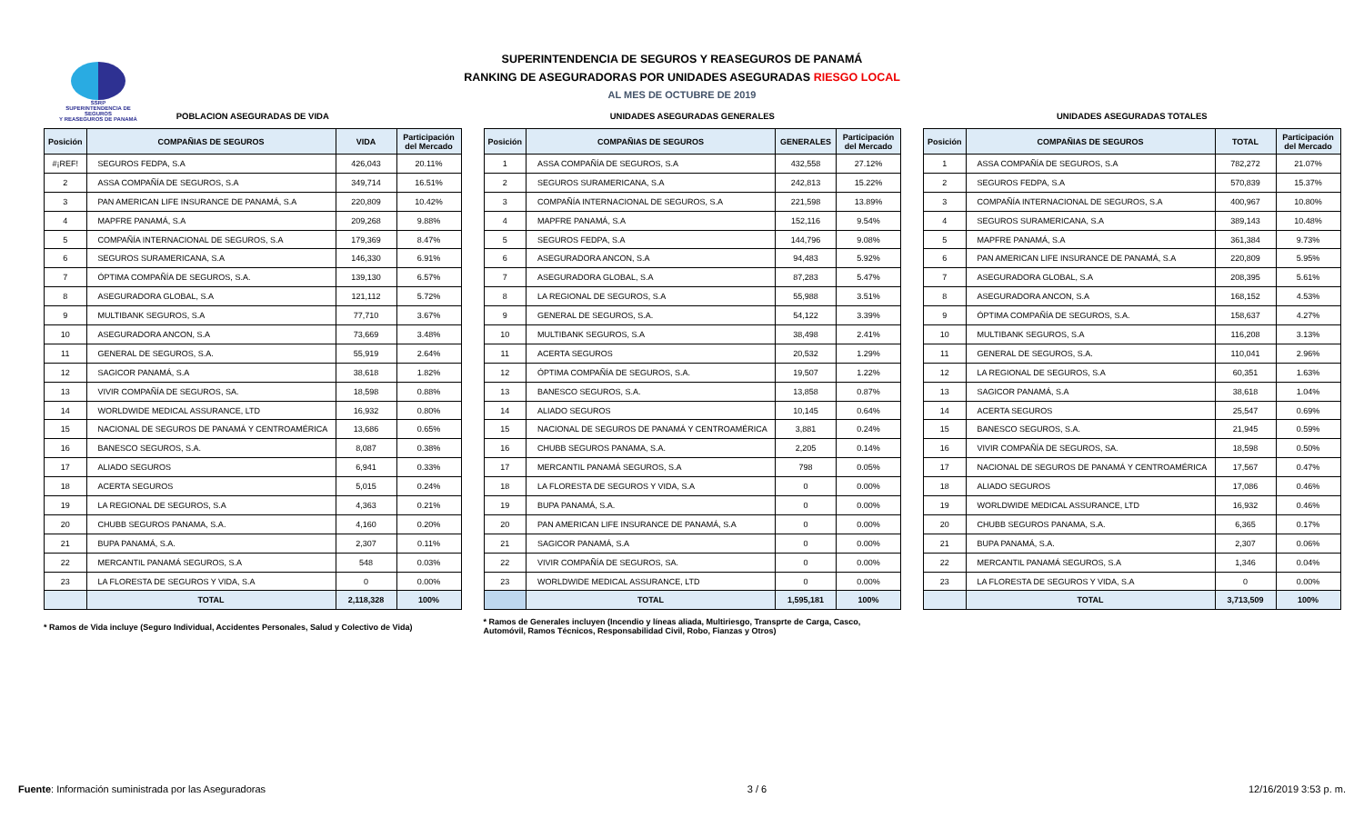SSRP
SUPERINTENDENCIA DE SEGUROS
Y REASEGUROS DE PANAMÁ
SUPERINTENDENCIA DE SEGUROS Y REASEGUROS DE PANAMÁ
RANKING DE ASEGURADORAS POR UNIDADES ASEGURADAS RIESGO LOCAL
AL MES DE OCTUBRE DE 2019
POBLACION ASEGURADAS DE VIDA
| Posición | COMPAÑIAS DE SEGUROS | VIDA | Participación del Mercado |
| --- | --- | --- | --- |
| #¡REF! | SEGUROS FEDPA, S.A | 426,043 | 20.11% |
| 2 | ASSA COMPAÑÍA DE SEGUROS, S.A | 349,714 | 16.51% |
| 3 | PAN AMERICAN LIFE INSURANCE DE PANAMÁ, S.A | 220,809 | 10.42% |
| 4 | MAPFRE PANAMÁ, S.A | 209,268 | 9.88% |
| 5 | COMPAÑÍA INTERNACIONAL DE SEGUROS, S.A | 179,369 | 8.47% |
| 6 | SEGUROS SURAMERICANA, S.A | 146,330 | 6.91% |
| 7 | ÓPTIMA COMPAÑÍA DE SEGUROS, S.A. | 139,130 | 6.57% |
| 8 | ASEGURADORA GLOBAL, S.A | 121,112 | 5.72% |
| 9 | MULTIBANK SEGUROS, S.A | 77,710 | 3.67% |
| 10 | ASEGURADORA ANCON, S.A | 73,669 | 3.48% |
| 11 | GENERAL DE SEGUROS, S.A. | 55,919 | 2.64% |
| 12 | SAGICOR PANAMÁ, S.A | 38,618 | 1.82% |
| 13 | VIVIR COMPAÑÍA DE SEGUROS, SA. | 18,598 | 0.88% |
| 14 | WORLDWIDE MEDICAL ASSURANCE, LTD | 16,932 | 0.80% |
| 15 | NACIONAL DE SEGUROS DE PANAMÁ Y CENTROAMÉRICA | 13,686 | 0.65% |
| 16 | BANESCO SEGUROS, S.A. | 8,087 | 0.38% |
| 17 | ALIADO SEGUROS | 6,941 | 0.33% |
| 18 | ACERTA SEGUROS | 5,015 | 0.24% |
| 19 | LA REGIONAL DE SEGUROS, S.A | 4,363 | 0.21% |
| 20 | CHUBB SEGUROS PANAMA, S.A. | 4,160 | 0.20% |
| 21 | BUPA PANAMÁ, S.A. | 2,307 | 0.11% |
| 22 | MERCANTIL PANAMÁ SEGUROS, S.A | 548 | 0.03% |
| 23 | LA FLORESTA DE SEGUROS Y VIDA, S.A | 0 | 0.00% |
| | TOTAL | 2,118,328 | 100% |
* Ramos de Vida incluye (Seguro Individual, Accidentes Personales, Salud y Colectivo de Vida)
UNIDADES ASEGURADAS GENERALES
| Posición | COMPAÑIAS DE SEGUROS | GENERALES | Participación del Mercado |
| --- | --- | --- | --- |
| 1 | ASSA COMPAÑÍA DE SEGUROS, S.A | 432,558 | 27.12% |
| 2 | SEGUROS SURAMERICANA, S.A | 242,813 | 15.22% |
| 3 | COMPAÑÍA INTERNACIONAL DE SEGUROS, S.A | 221,598 | 13.89% |
| 4 | MAPFRE PANAMÁ, S.A | 152,116 | 9.54% |
| 5 | SEGUROS FEDPA, S.A | 144,796 | 9.08% |
| 6 | ASEGURADORA ANCON, S.A | 94,483 | 5.92% |
| 7 | ASEGURADORA GLOBAL, S.A | 87,283 | 5.47% |
| 8 | LA REGIONAL DE SEGUROS, S.A | 55,988 | 3.51% |
| 9 | GENERAL DE SEGUROS, S.A. | 54,122 | 3.39% |
| 10 | MULTIBANK SEGUROS, S.A | 38,498 | 2.41% |
| 11 | ACERTA SEGUROS | 20,532 | 1.29% |
| 12 | ÓPTIMA COMPAÑÍA DE SEGUROS, S.A. | 19,507 | 1.22% |
| 13 | BANESCO SEGUROS, S.A. | 13,858 | 0.87% |
| 14 | ALIADO SEGUROS | 10,145 | 0.64% |
| 15 | NACIONAL DE SEGUROS DE PANAMÁ Y CENTROAMÉRICA | 3,881 | 0.24% |
| 16 | CHUBB SEGUROS PANAMA, S.A. | 2,205 | 0.14% |
| 17 | MERCANTIL PANAMÁ SEGUROS, S.A | 798 | 0.05% |
| 18 | LA FLORESTA DE SEGUROS Y VIDA, S.A | 0 | 0.00% |
| 19 | BUPA PANAMÁ, S.A. | 0 | 0.00% |
| 20 | PAN AMERICAN LIFE INSURANCE DE PANAMÁ, S.A | 0 | 0.00% |
| 21 | SAGICOR PANAMÁ, S.A | 0 | 0.00% |
| 22 | VIVIR COMPAÑÍA DE SEGUROS, SA. | 0 | 0.00% |
| 23 | WORLDWIDE MEDICAL ASSURANCE, LTD | 0 | 0.00% |
| | TOTAL | 1,595,181 | 100% |
* Ramos de Generales incluyen (Incendio y líneas aliada, Multiriesgo, Transprte de Carga, Casco, Automóvil, Ramos Técnicos, Responsabilidad Civil, Robo, Fianzas y Otros)
UNIDADES ASEGURADAS TOTALES
| Posición | COMPAÑIAS DE SEGUROS | TOTAL | Participación del Mercado |
| --- | --- | --- | --- |
| 1 | ASSA COMPAÑÍA DE SEGUROS, S.A | 782,272 | 21.07% |
| 2 | SEGUROS FEDPA, S.A | 570,839 | 15.37% |
| 3 | COMPAÑÍA INTERNACIONAL DE SEGUROS, S.A | 400,967 | 10.80% |
| 4 | SEGUROS SURAMERICANA, S.A | 389,143 | 10.48% |
| 5 | MAPFRE PANAMÁ, S.A | 361,384 | 9.73% |
| 6 | PAN AMERICAN LIFE INSURANCE DE PANAMÁ, S.A | 220,809 | 5.95% |
| 7 | ASEGURADORA GLOBAL, S.A | 208,395 | 5.61% |
| 8 | ASEGURADORA ANCON, S.A | 168,152 | 4.53% |
| 9 | ÓPTIMA COMPAÑÍA DE SEGUROS, S.A. | 158,637 | 4.27% |
| 10 | MULTIBANK SEGUROS, S.A | 116,208 | 3.13% |
| 11 | GENERAL DE SEGUROS, S.A. | 110,041 | 2.96% |
| 12 | LA REGIONAL DE SEGUROS, S.A | 60,351 | 1.63% |
| 13 | SAGICOR PANAMÁ, S.A | 38,618 | 1.04% |
| 14 | ACERTA SEGUROS | 25,547 | 0.69% |
| 15 | BANESCO SEGUROS, S.A. | 21,945 | 0.59% |
| 16 | VIVIR COMPAÑÍA DE SEGUROS, SA. | 18,598 | 0.50% |
| 17 | NACIONAL DE SEGUROS DE PANAMÁ Y CENTROAMÉRICA | 17,567 | 0.47% |
| 18 | ALIADO SEGUROS | 17,086 | 0.46% |
| 19 | WORLDWIDE MEDICAL ASSURANCE, LTD | 16,932 | 0.46% |
| 20 | CHUBB SEGUROS PANAMA, S.A. | 6,365 | 0.17% |
| 21 | BUPA PANAMÁ, S.A. | 2,307 | 0.06% |
| 22 | MERCANTIL PANAMÁ SEGUROS, S.A | 1,346 | 0.04% |
| 23 | LA FLORESTA DE SEGUROS Y VIDA, S.A | 0 | 0.00% |
| | TOTAL | 3,713,509 | 100% |
Fuente: Información suministrada por las Aseguradoras 3 / 6 12/16/2019 3:53 p. m.